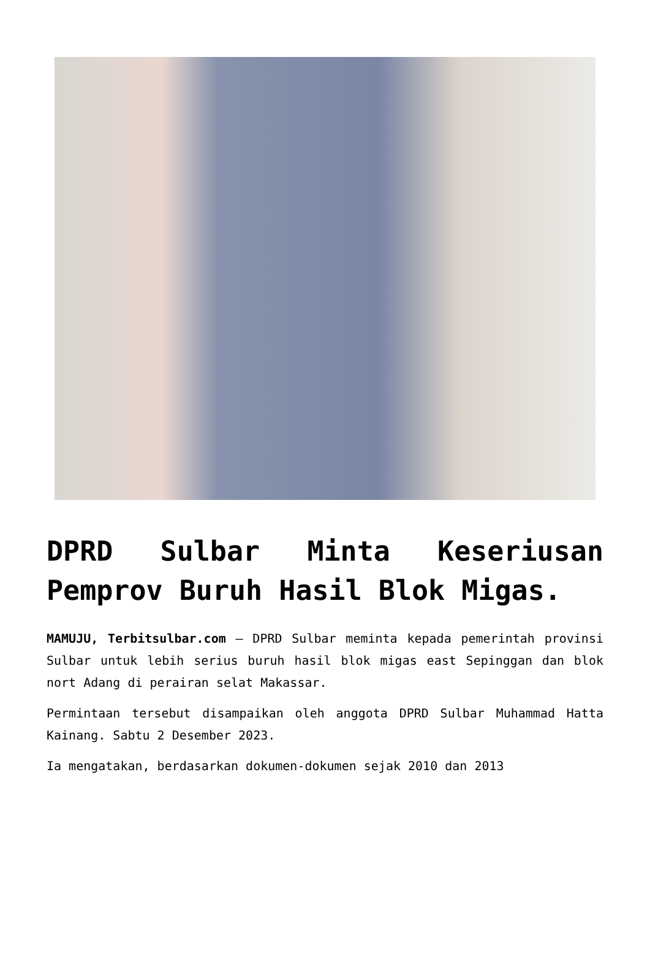DPRD Sulbar Minta Keseriusan Pemprov Buruh Hasil Blok Migas.
MAMUJU, Terbitsulbar.com – DPRD Sulbar meminta kepada pemerintah provinsi Sulbar untuk lebih serius buruh hasil blok migas east Sepinggan dan blok nort Adang di perairan selat Makassar.
Permintaan tersebut disampaikan oleh anggota DPRD Sulbar Muhammad Hatta Kainang. Sabtu 2 Desember 2023.
Ia mengatakan, berdasarkan dokumen-dokumen sejak 2010 dan 2013